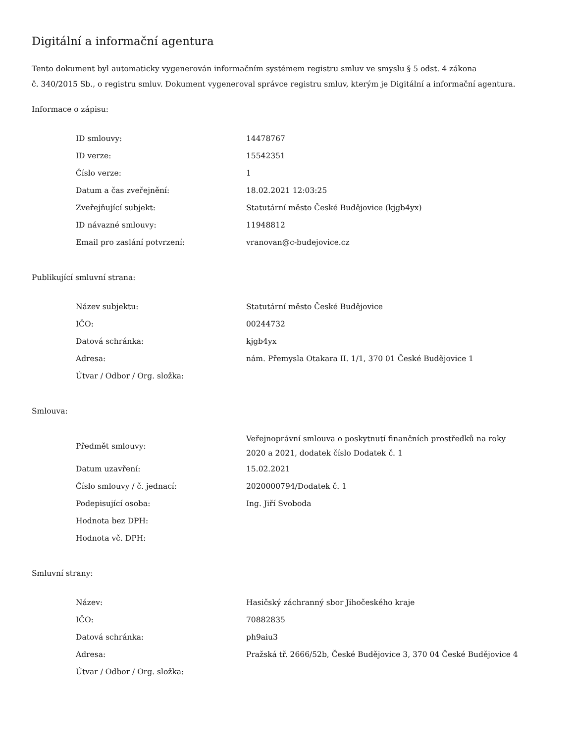Digitální a informační agentura
Tento dokument byl automaticky vygenerován informačním systémem registru smluv ve smyslu § 5 odst. 4 zákona
č. 340/2015 Sb., o registru smluv. Dokument vygeneroval správce registru smluv, kterým je Digitální a informační agentura.
Informace o zápisu:
| ID smlouvy: | 14478767 |
| ID verze: | 15542351 |
| Číslo verze: | 1 |
| Datum a čas zveřejnění: | 18.02.2021 12:03:25 |
| Zveřejňující subjekt: | Statutární město České Budějovice (kjgb4yx) |
| ID návazné smlouvy: | 11948812 |
| Email pro zaslání potvrzení: | vranovan@c-budejovice.cz |
Publikující smluvní strana:
| Název subjektu: | Statutární město České Budějovice |
| IČO: | 00244732 |
| Datová schránka: | kjgb4yx |
| Adresa: | nám. Přemysla Otakara II. 1/1, 370 01 České Budějovice 1 |
| Útvar / Odbor / Org. složka: | |
Smlouva:
| Předmět smlouvy: | Veřejnoprávní smlouva o poskytnutí finančních prostředků na roky 2020 a 2021, dodatek číslo Dodatek č. 1 |
| Datum uzavření: | 15.02.2021 |
| Číslo smlouvy / č. jednací: | 2020000794/Dodatek č. 1 |
| Podepisující osoba: | Ing. Jiří Svoboda |
| Hodnota bez DPH: | |
| Hodnota vč. DPH: | |
Smluvní strany:
| Název: | Hasičský záchranný sbor Jihočeského kraje |
| IČO: | 70882835 |
| Datová schránka: | ph9aiu3 |
| Adresa: | Pražská tř. 2666/52b, České Budějovice 3, 370 04 České Budějovice 4 |
| Útvar / Odbor / Org. složka: | |